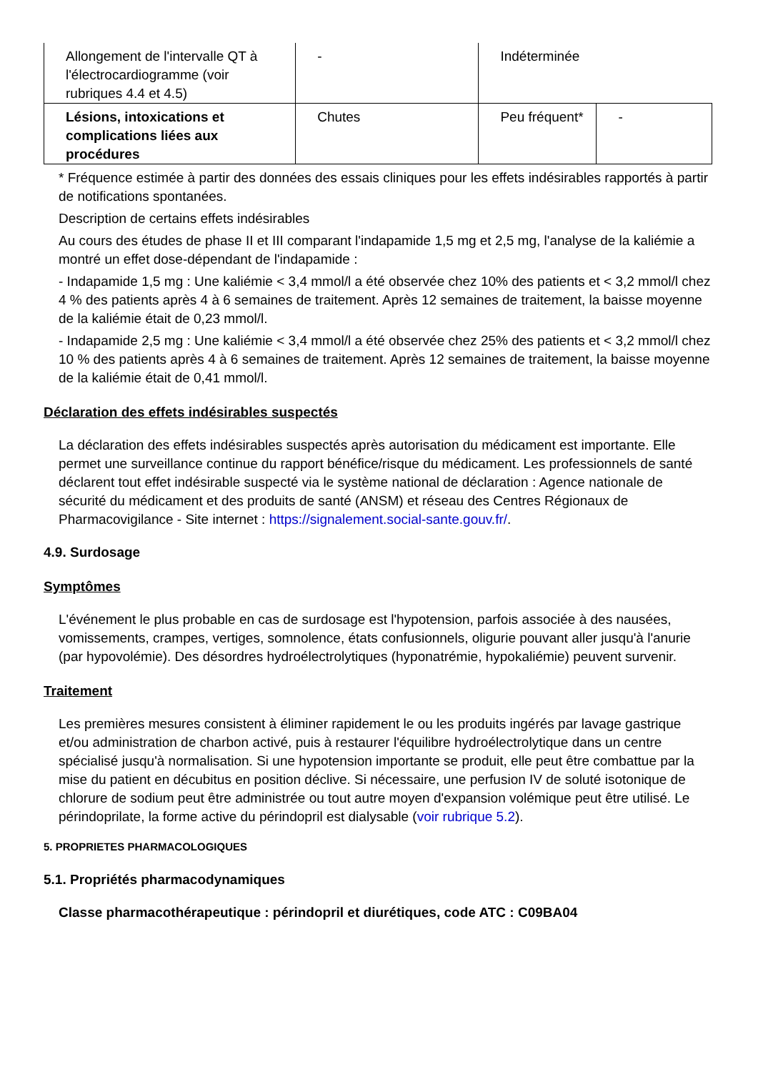| Allongement de l'intervalle QT à l'électrocardiogramme (voir rubriques 4.4 et 4.5) | - | Indéterminée | |
| Lésions, intoxications et complications liées aux procédures | Chutes | Peu fréquent* | - |
* Fréquence estimée à partir des données des essais cliniques pour les effets indésirables rapportés à partir de notifications spontanées.
Description de certains effets indésirables
Au cours des études de phase II et III comparant l'indapamide 1,5 mg et 2,5 mg, l'analyse de la kaliémie a montré un effet dose-dépendant de l'indapamide :
- Indapamide 1,5 mg : Une kaliémie < 3,4 mmol/l a été observée chez 10% des patients et < 3,2 mmol/l chez 4 % des patients après 4 à 6 semaines de traitement. Après 12 semaines de traitement, la baisse moyenne de la kaliémie était de 0,23 mmol/l.
- Indapamide 2,5 mg : Une kaliémie < 3,4 mmol/l a été observée chez 25% des patients et < 3,2 mmol/l chez 10 % des patients après 4 à 6 semaines de traitement. Après 12 semaines de traitement, la baisse moyenne de la kaliémie était de 0,41 mmol/l.
Déclaration des effets indésirables suspectés
La déclaration des effets indésirables suspectés après autorisation du médicament est importante. Elle permet une surveillance continue du rapport bénéfice/risque du médicament. Les professionnels de santé déclarent tout effet indésirable suspecté via le système national de déclaration : Agence nationale de sécurité du médicament et des produits de santé (ANSM) et réseau des Centres Régionaux de Pharmacovigilance - Site internet : https://signalement.social-sante.gouv.fr/.
4.9. Surdosage
Symptômes
L'événement le plus probable en cas de surdosage est l'hypotension, parfois associée à des nausées, vomissements, crampes, vertiges, somnolence, états confusionnels, oligurie pouvant aller jusqu'à l'anurie (par hypovolémie). Des désordres hydroélectrolytiques (hyponatrémie, hypokaliémie) peuvent survenir.
Traitement
Les premières mesures consistent à éliminer rapidement le ou les produits ingérés par lavage gastrique et/ou administration de charbon activé, puis à restaurer l'équilibre hydroélectrolytique dans un centre spécialisé jusqu'à normalisation. Si une hypotension importante se produit, elle peut être combattue par la mise du patient en décubitus en position déclive. Si nécessaire, une perfusion IV de soluté isotonique de chlorure de sodium peut être administrée ou tout autre moyen d'expansion volémique peut être utilisé. Le périndoprilate, la forme active du périndopril est dialysable (voir rubrique 5.2).
5. PROPRIETES PHARMACOLOGIQUES
5.1. Propriétés pharmacodynamiques
Classe pharmacothérapeutique : périndopril et diurétiques, code ATC : C09BA04